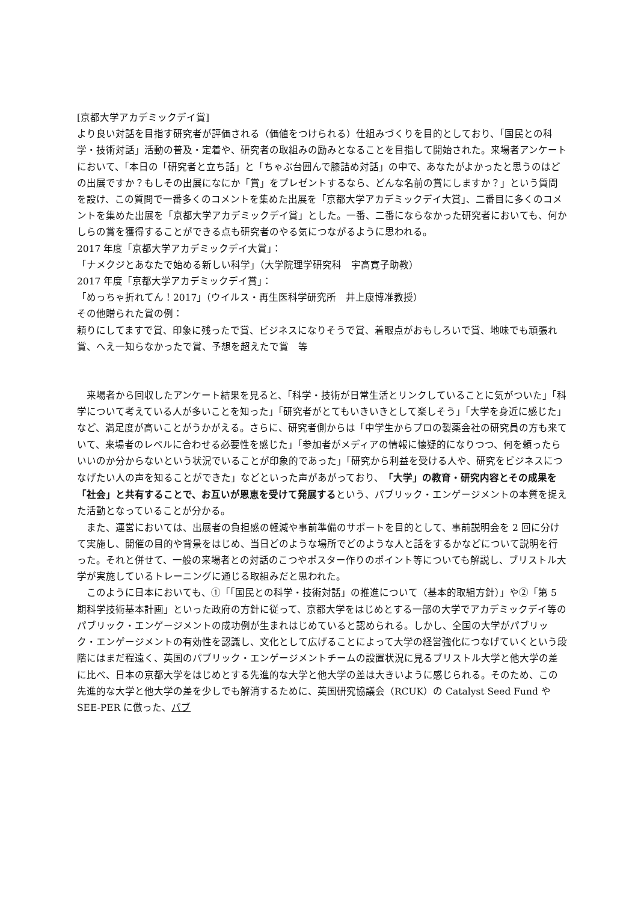[京都大学アカデミックデイ賞]
より良い対話を目指す研究者が評価される（価値をつけられる）仕組みづくりを目的としており、「国民との科学・技術対話」活動の普及・定着や、研究者の取組みの励みとなることを目指して開始された。来場者アンケートにおいて、「本日の「研究者と立ち話」と「ちゃぶ台囲んで膝詰め対話」の中で、あなたがよかったと思うのはどの出展ですか？もしその出展になにか「賞」をプレゼントするなら、どんな名前の賞にしますか？」という質問を設け、この質問で一番多くのコメントを集めた出展を「京都大学アカデミックデイ大賞」、二番目に多くのコメントを集めた出展を「京都大学アカデミックデイ賞」とした。一番、二番にならなかった研究者においても、何かしらの賞を獲得することができる点も研究者のやる気につながるように思われる。
2017 年度「京都大学アカデミックデイ大賞」：
「ナメクジとあなたで始める新しい科学」（大学院理学研究科　宇高寛子助教）
2017 年度「京都大学アカデミックデイ賞」：
「めっちゃ折れてん！2017」（ウイルス・再生医科学研究所　井上康博准教授）
その他贈られた賞の例：
頼りにしてますで賞、印象に残ったで賞、ビジネスになりそうで賞、着眼点がおもしろいで賞、地味でも頑張れ賞、へえ一知らなかったで賞、予想を超えたで賞　等
　来場者から回収したアンケート結果を見ると、「科学・技術が日常生活とリンクしていることに気がついた」「科学について考えている人が多いことを知った」「研究者がとてもいきいきとして楽しそう」「大学を身近に感じた」など、満足度が高いことがうかがえる。さらに、研究者側からは「中学生からプロの製薬会社の研究員の方も来ていて、来場者のレベルに合わせる必要性を感じた」「参加者がメディアの情報に懐疑的になりつつ、何を頼ったらいいのか分からないという状況でいることが印象的であった」「研究から利益を受ける人や、研究をビジネスにつなげたい人の声を知ることができた」などといった声があがっており、「大学」の教育・研究内容とその成果を「社会」と共有することで、お互いが恩恵を受けて発展するという、パブリック・エンゲージメントの本質を捉えた活動となっていることが分かる。
　また、運営においては、出展者の負担感の軽減や事前準備のサポートを目的として、事前説明会を 2 回に分けて実施し、開催の目的や背景をはじめ、当日どのような場所でどのような人と話をするかなどについて説明を行った。それと併せて、一般の来場者との対話のこつやポスター作りのポイント等についても解説し、ブリストル大学が実施しているトレーニングに通じる取組みだと思われた。
　このように日本においても、①「「国民との科学・技術対話」の推進について（基本的取組方針）」や②「第 5 期科学技術基本計画」といった政府の方針に従って、京都大学をはじめとする一部の大学でアカデミックデイ等のパブリック・エンゲージメントの成功例が生まれはじめていると認められる。しかし、全国の大学がパブリック・エンゲージメントの有効性を認識し、文化として広げることによって大学の経営強化につなげていくという段階にはまだ程遠く、英国のパブリック・エンゲージメントチームの設置状況に見るブリストル大学と他大学の差に比べ、日本の京都大学をはじめとする先進的な大学と他大学の差は大きいように感じられる。そのため、この先進的な大学と他大学の差を少しでも解消するために、英国研究協議会（RCUK）の Catalyst Seed Fund や SEE-PER に倣った、パブ